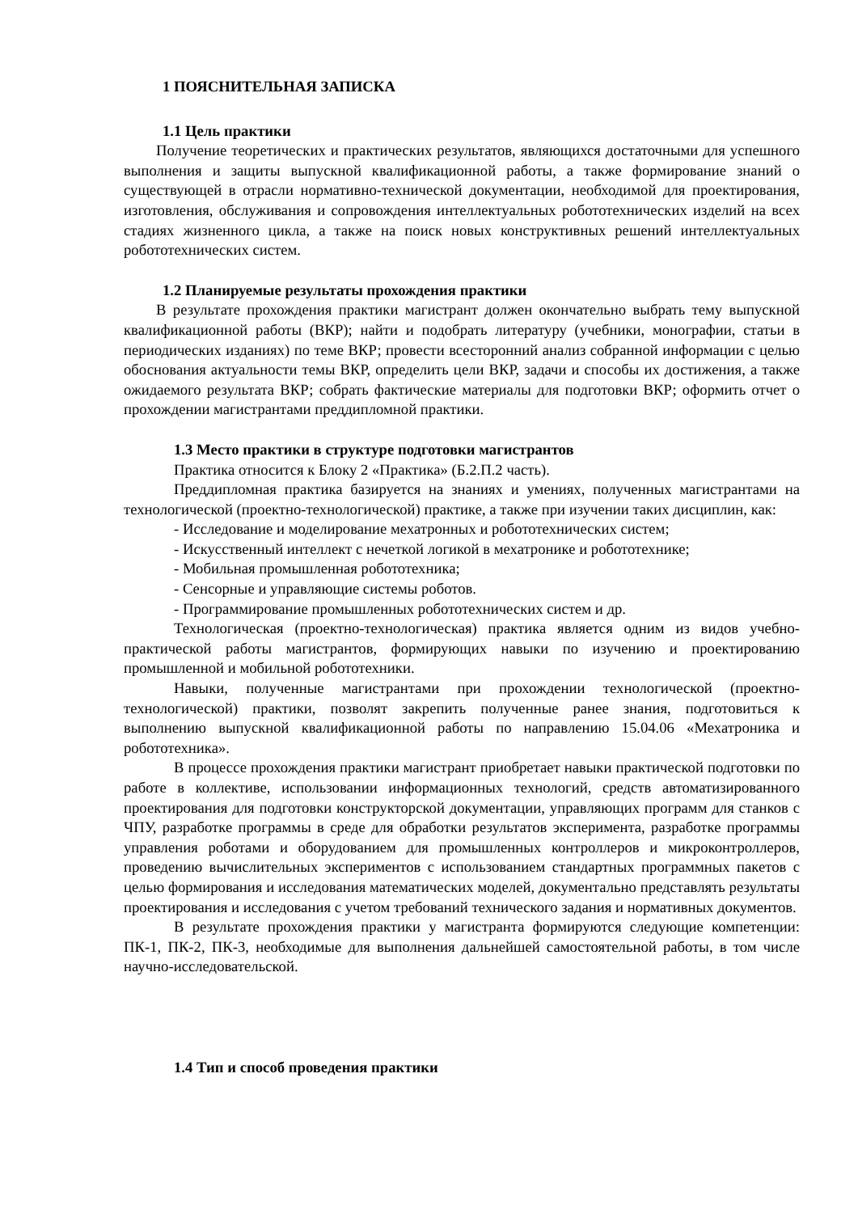1 ПОЯСНИТЕЛЬНАЯ ЗАПИСКА
1.1 Цель практики
Получение теоретических и практических результатов, являющихся достаточными для успешного выполнения и защиты выпускной квалификационной работы, а также формирование знаний о существующей в отрасли нормативно-технической документации, необходимой для проектирования, изготовления, обслуживания и сопровождения интеллектуальных робототехнических изделий на всех стадиях жизненного цикла, а также на поиск новых конструктивных решений интеллектуальных робототехнических систем.
1.2 Планируемые результаты прохождения практики
В результате прохождения практики магистрант должен окончательно выбрать тему выпускной квалификационной работы (ВКР); найти и подобрать литературу (учебники, монографии, статьи в периодических изданиях) по теме ВКР; провести всесторонний анализ собранной информации с целью обоснования актуальности темы ВКР, определить цели ВКР, задачи и способы их достижения, а также ожидаемого результата ВКР; собрать фактические материалы для подготовки ВКР; оформить отчет о прохождении магистрантами преддипломной практики.
1.3 Место практики в структуре подготовки магистрантов
Практика относится к Блоку 2 «Практика» (Б.2.П.2 часть).
Преддипломная практика базируется на знаниях и умениях, полученных магистрантами на технологической (проектно-технологической) практике, а также при изучении таких дисциплин, как:
- Исследование и моделирование мехатронных и робототехнических систем;
- Искусственный интеллект с нечеткой логикой в мехатронике и робототехнике;
- Мобильная промышленная робототехника;
- Сенсорные и управляющие системы роботов.
- Программирование промышленных робототехнических систем и др.
Технологическая (проектно-технологическая) практика является одним из видов учебно-практической работы магистрантов, формирующих навыки по изучению и проектированию промышленной и мобильной робототехники.
Навыки, полученные магистрантами при прохождении технологической (проектно-технологической) практики, позволят закрепить полученные ранее знания, подготовиться к выполнению выпускной квалификационной работы по направлению 15.04.06 «Мехатроника и робототехника».
В процессе прохождения практики магистрант приобретает навыки практической подготовки по работе в коллективе, использовании информационных технологий, средств автоматизированного проектирования для подготовки конструкторской документации, управляющих программ для станков с ЧПУ, разработке программы в среде для обработки результатов эксперимента, разработке программы управления роботами и оборудованием для промышленных контроллеров и микроконтроллеров, проведению вычислительных экспериментов с использованием стандартных программных пакетов с целью формирования и исследования математических моделей, документально представлять результаты проектирования и исследования с учетом требований технического задания и нормативных документов.
В результате прохождения практики у магистранта формируются следующие компетенции: ПК-1, ПК-2, ПК-3, необходимые для выполнения дальнейшей самостоятельной работы, в том числе научно-исследовательской.
1.4 Тип и способ проведения практики